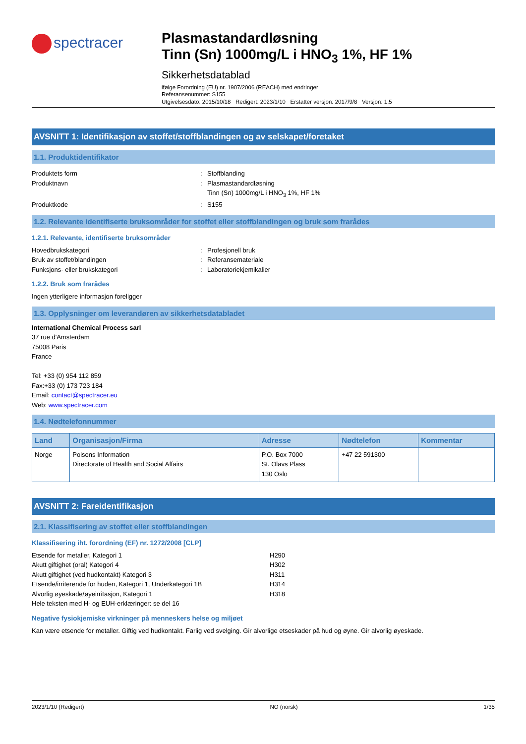spectracer
Plasmastandardløsning
Tinn (Sn) 1000mg/L i HNO<sub>3</sub> 1%, HF 1%
Sikkerhetsdatablad
ifølge Forordning (EU) nr. 1907/2006 (REACH) med endringer
Referansenummer: S155
Utgivelsesdato: 2015/10/18 Redigert: 2023/1/10 Erstatter versjon: 2017/9/8 Versjon: 1.5
AVSNITT 1: Identifikasjon av stoffet/stoffblandingen og av selskapet/foretaket
1.1. Produktidentifikator
Produktets form : Stoffblanding
Produktnavn : Plasmastandardløsning
Tinn (Sn) 1000mg/L i HNO<sub>3</sub> 1%, HF 1%
Produktkode : S155
1.2. Relevante identifiserte bruksområder for stoffet eller stoffblandingen og bruk som frarådes
1.2.1. Relevante, identifiserte bruksområder
Hovedbrukskategori : Profesjonell bruk
Bruk av stoffet/blandingen : Referansemateriale
Funksjons- eller brukskategori : Laboratoriekjemikalier
1.2.2. Bruk som frarådes
Ingen ytterligere informasjon foreligger
1.3. Opplysninger om leverandøren av sikkerhetsdatabladet
International Chemical Process sarl
37 rue d'Amsterdam
75008 Paris
France
Tel: +33 (0) 954 112 859
Fax:+33 (0) 173 723 184
Email: contact@spectracer.eu
Web: www.spectracer.com
1.4. Nødtelefonnummer
| Land | Organisasjon/Firma | Adresse | Nødtelefon | Kommentar |
| --- | --- | --- | --- | --- |
| Norge | Poisons Information Directorate of Health and Social Affairs | P.O. Box 7000 St. Olavs Plass 130 Oslo | +47 22 591300 | |
AVSNITT 2: Fareidentifikasjon
2.1. Klassifisering av stoffet eller stoffblandingen
Klassifisering iht. forordning (EF) nr. 1272/2008 [CLP]
Etsende for metaller, Kategori 1 H290
Akutt giftighet (oral) Kategori 4 H302
Akutt giftighet (ved hudkontakt) Kategori 3 H311
Etsende/irriterende for huden, Kategori 1, Underkategori 1B H314
Alvorlig øyeskade/øyeirritasjon, Kategori 1 H318
Hele teksten med H- og EUH-erklæringer: se del 16
Negative fysiokjemiske virkninger på menneskers helse og miljøet
Kan være etsende for metaller. Giftig ved hudkontakt. Farlig ved svelging. Gir alvorlige etseskader på hud og øyne. Gir alvorlig øyeskade.
2023/1/10 (Redigert) NO (norsk) 1/35